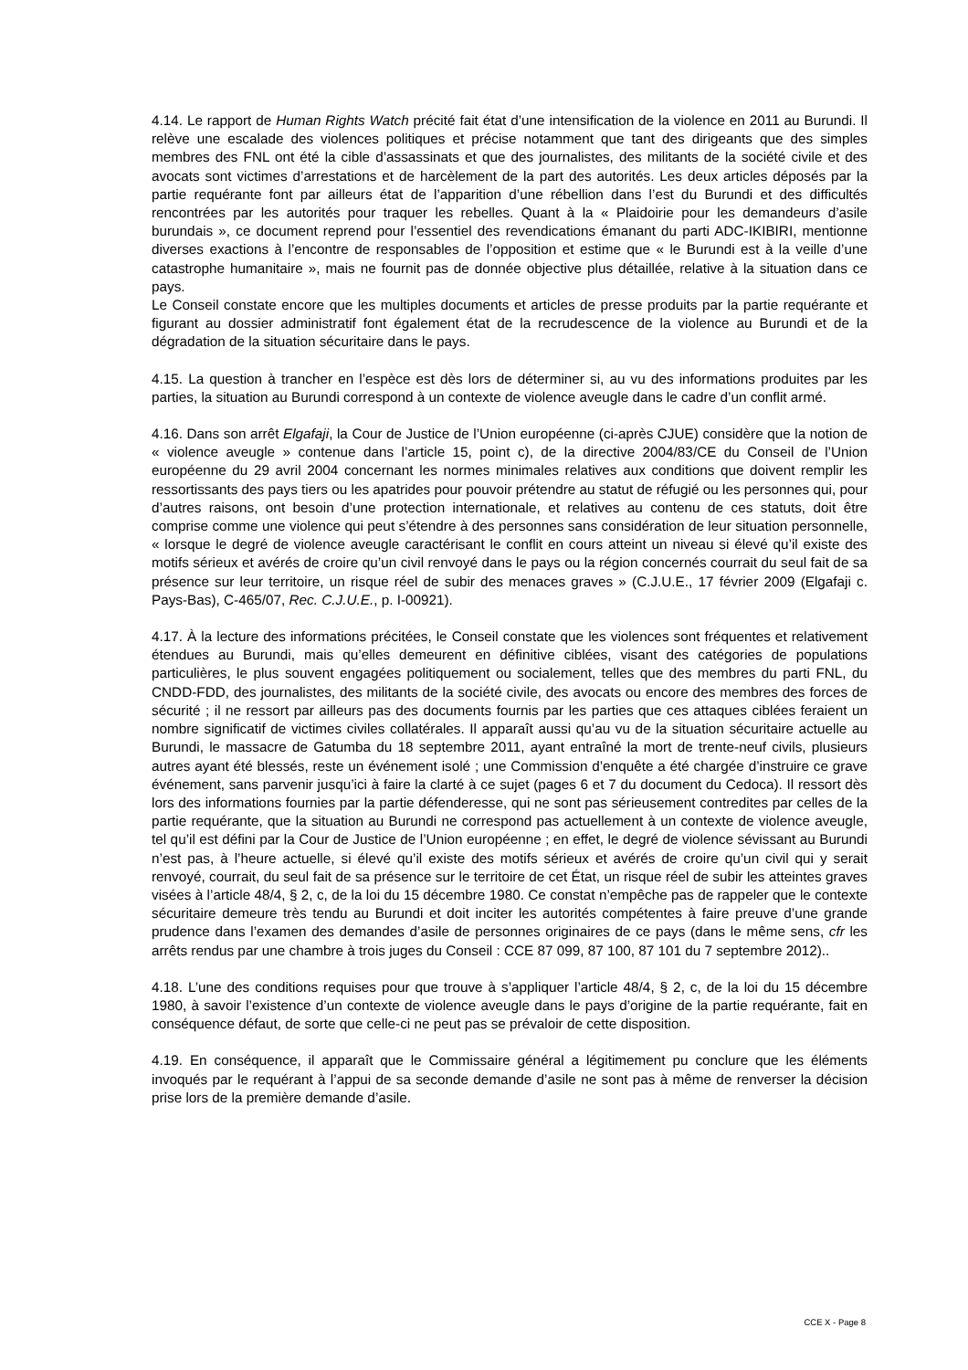4.14. Le rapport de Human Rights Watch précité fait état d’une intensification de la violence en 2011 au Burundi. Il relève une escalade des violences politiques et précise notamment que tant des dirigeants que des simples membres des FNL ont été la cible d’assassinats et que des journalistes, des militants de la société civile et des avocats sont victimes d’arrestations et de harcèlement de la part des autorités. Les deux articles déposés par la partie requérante font par ailleurs état de l’apparition d’une rébellion dans l’est du Burundi et des difficultés rencontrées par les autorités pour traquer les rebelles. Quant à la « Plaidoirie pour les demandeurs d’asile burundais », ce document reprend pour l’essentiel des revendications émanant du parti ADC-IKIBIRI, mentionne diverses exactions à l’encontre de responsables de l’opposition et estime que « le Burundi est à la veille d’une catastrophe humanitaire », mais ne fournit pas de donnée objective plus détaillée, relative à la situation dans ce pays.
Le Conseil constate encore que les multiples documents et articles de presse produits par la partie requérante et figurant au dossier administratif font également état de la recrudescence de la violence au Burundi et de la dégradation de la situation sécuritaire dans le pays.
4.15. La question à trancher en l’espèce est dès lors de déterminer si, au vu des informations produites par les parties, la situation au Burundi correspond à un contexte de violence aveugle dans le cadre d’un conflit armé.
4.16. Dans son arrêt Elgafaji, la Cour de Justice de l’Union européenne (ci-après CJUE) considère que la notion de « violence aveugle » contenue dans l’article 15, point c), de la directive 2004/83/CE du Conseil de l’Union européenne du 29 avril 2004 concernant les normes minimales relatives aux conditions que doivent remplir les ressortissants des pays tiers ou les apatrides pour pouvoir prétendre au statut de réfugié ou les personnes qui, pour d’autres raisons, ont besoin d’une protection internationale, et relatives au contenu de ces statuts, doit être comprise comme une violence qui peut s’étendre à des personnes sans considération de leur situation personnelle, « lorsque le degré de violence aveugle caractérisant le conflit en cours atteint un niveau si élevé qu’il existe des motifs sérieux et avérés de croire qu’un civil renvoyé dans le pays ou la région concernés courrait du seul fait de sa présence sur leur territoire, un risque réel de subir des menaces graves » (C.J.U.E., 17 février 2009 (Elgafaji c. Pays-Bas), C-465/07, Rec. C.J.U.E., p. I-00921).
4.17. À la lecture des informations précitées, le Conseil constate que les violences sont fréquentes et relativement étendues au Burundi, mais qu’elles demeurent en définitive ciblées, visant des catégories de populations particulières, le plus souvent engagées politiquement ou socialement, telles que des membres du parti FNL, du CNDD-FDD, des journalistes, des militants de la société civile, des avocats ou encore des membres des forces de sécurité ; il ne ressort par ailleurs pas des documents fournis par les parties que ces attaques ciblées feraient un nombre significatif de victimes civiles collatérales. Il apparaît aussi qu’au vu de la situation sécuritaire actuelle au Burundi, le massacre de Gatumba du 18 septembre 2011, ayant entraîné la mort de trente-neuf civils, plusieurs autres ayant été blessés, reste un événement isolé ; une Commission d’enquête a été chargée d’instruire ce grave événement, sans parvenir jusqu’ici à faire la clarté à ce sujet (pages 6 et 7 du document du Cedoca). Il ressort dès lors des informations fournies par la partie défenderesse, qui ne sont pas sérieusement contredites par celles de la partie requérante, que la situation au Burundi ne correspond pas actuellement à un contexte de violence aveugle, tel qu’il est défini par la Cour de Justice de l’Union européenne ; en effet, le degré de violence sévissant au Burundi n’est pas, à l’heure actuelle, si élevé qu’il existe des motifs sérieux et avérés de croire qu’un civil qui y serait renvoyé, courrait, du seul fait de sa présence sur le territoire de cet État, un risque réel de subir les atteintes graves visées à l’article 48/4, § 2, c, de la loi du 15 décembre 1980. Ce constat n’empêche pas de rappeler que le contexte sécuritaire demeure très tendu au Burundi et doit inciter les autorités compétentes à faire preuve d’une grande prudence dans l’examen des demandes d’asile de personnes originaires de ce pays (dans le même sens, cfr les arrêts rendus par une chambre à trois juges du Conseil : CCE 87 099, 87 100, 87 101 du 7 septembre 2012)..
4.18. L’une des conditions requises pour que trouve à s’appliquer l’article 48/4, § 2, c, de la loi du 15 décembre 1980, à savoir l’existence d’un contexte de violence aveugle dans le pays d’origine de la partie requérante, fait en conséquence défaut, de sorte que celle-ci ne peut pas se prévaloir de cette disposition.
4.19. En conséquence, il apparaît que le Commissaire général a légitimement pu conclure que les éléments invoqués par le requérant à l’appui de sa seconde demande d’asile ne sont pas à même de renverser la décision prise lors de la première demande d’asile.
CCE X - Page 8